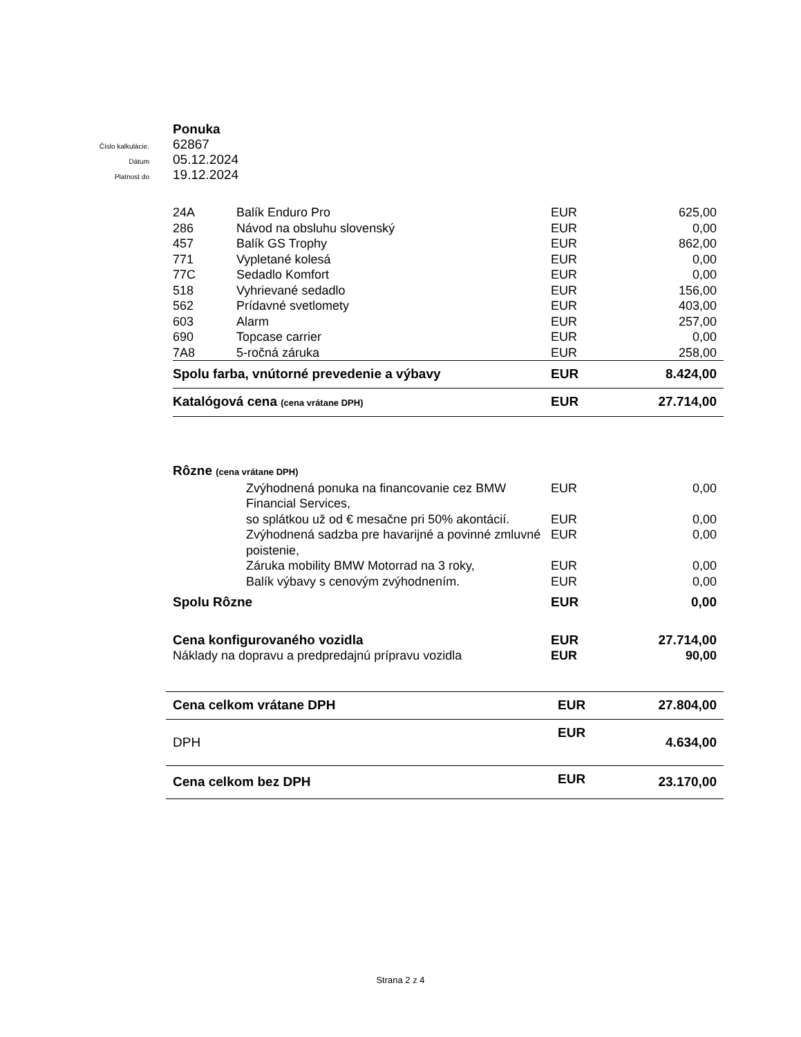Ponuka
Číslo kalkulácie.
62867
Dátum
05.12.2024
Platnost do
19.12.2024
| 24A | Balík Enduro Pro | EUR | 625,00 |
| 286 | Návod na obsluhu slovenský | EUR | 0,00 |
| 457 | Balík GS Trophy | EUR | 862,00 |
| 771 | Vypletané kolesá | EUR | 0,00 |
| 77C | Sedadlo Komfort | EUR | 0,00 |
| 518 | Vyhrievané sedadlo | EUR | 156,00 |
| 562 | Prídavné svetlomety | EUR | 403,00 |
| 603 | Alarm | EUR | 257,00 |
| 690 | Topcase carrier | EUR | 0,00 |
| 7A8 | 5-ročná záruka | EUR | 258,00 |
| Spolu farba, vnútorné prevedenie a výbavy | | EUR | 8.424,00 |
| Katalógová cena (cena vrátane DPH) | | EUR | 27.714,00 |
| Rôzne (cena vrátane DPH) | | | |
| | Zvýhodnená ponuka na financovanie cez BMW Financial Services, | EUR | 0,00 |
| | so splátkou už od € mesačne pri 50% akontácií. | EUR | 0,00 |
| | Zvýhodnená sadzba pre havarijné a povinné zmluvné poistenie, | EUR | 0,00 |
| | Záruka mobility BMW Motorrad na 3 roky, | EUR | 0,00 |
| | Balík výbavy s cenovým zvýhodnením. | EUR | 0,00 |
| Spolu Rôzne | | EUR | 0,00 |
| Cena konfigurovaného vozidla | | EUR | 27.714,00 |
| Náklady na dopravu a predpredajnú prípravu vozidla | | EUR | 90,00 |
| Cena celkom vrátane DPH | EUR | 27.804,00 |
| DPH | EUR | 4.634,00 |
| Cena celkom bez DPH | EUR | 23.170,00 |
Strana 2 z 4